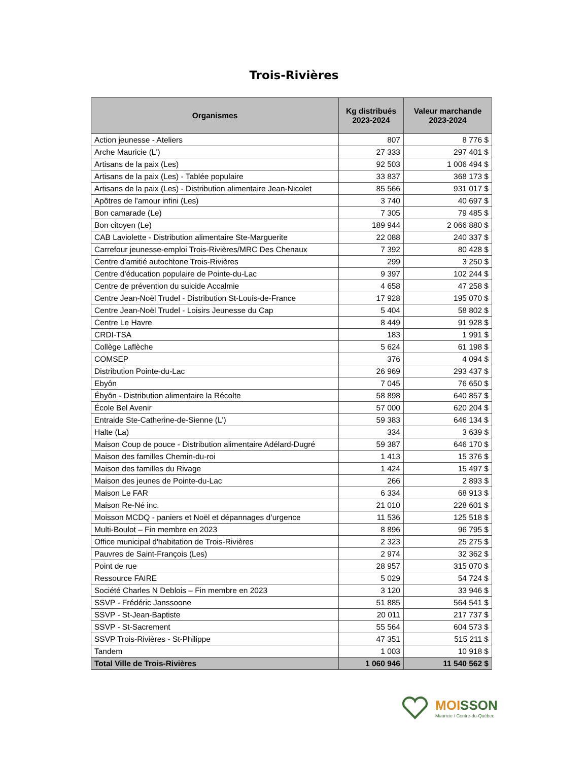Trois-Rivières
| Organismes | Kg distribués 2023-2024 | Valeur marchande 2023-2024 |
| --- | --- | --- |
| Action jeunesse - Ateliers | 807 | 8 776 $ |
| Arche Mauricie (L') | 27 333 | 297 401 $ |
| Artisans de la paix (Les) | 92 503 | 1 006 494 $ |
| Artisans de la paix (Les) - Tablée populaire | 33 837 | 368 173 $ |
| Artisans de la paix (Les) - Distribution alimentaire Jean-Nicolet | 85 566 | 931 017 $ |
| Apôtres de l'amour infini (Les) | 3 740 | 40 697 $ |
| Bon camarade (Le) | 7 305 | 79 485 $ |
| Bon citoyen (Le) | 189 944 | 2 066 880 $ |
| CAB Laviolette - Distribution alimentaire Ste-Marguerite | 22 088 | 240 337 $ |
| Carrefour jeunesse-emploi Trois-Rivières/MRC Des Chenaux | 7 392 | 80 428 $ |
| Centre d'amitié autochtone Trois-Rivières | 299 | 3 250 $ |
| Centre d'éducation populaire de Pointe-du-Lac | 9 397 | 102 244 $ |
| Centre de prévention du suicide Accalmie | 4 658 | 47 258 $ |
| Centre Jean-Noël Trudel - Distribution St-Louis-de-France | 17 928 | 195 070 $ |
| Centre Jean-Noël Trudel - Loisirs Jeunesse du Cap | 5 404 | 58 802 $ |
| Centre Le Havre | 8 449 | 91 928 $ |
| CRDI-TSA | 183 | 1 991 $ |
| Collège Laflèche | 5 624 | 61 198 $ |
| COMSEP | 376 | 4 094 $ |
| Distribution Pointe-du-Lac | 26 969 | 293 437 $ |
| Ebyôn | 7 045 | 76 650 $ |
| Ébyôn - Distribution alimentaire la Récolte | 58 898 | 640 857 $ |
| École Bel Avenir | 57 000 | 620 204 $ |
| Entraide Ste-Catherine-de-Sienne (L') | 59 383 | 646 134 $ |
| Halte (La) | 334 | 3 639 $ |
| Maison Coup de pouce - Distribution alimentaire Adélard-Dugré | 59 387 | 646 170 $ |
| Maison des familles Chemin-du-roi | 1 413 | 15 376 $ |
| Maison des familles du Rivage | 1 424 | 15 497 $ |
| Maison des jeunes de Pointe-du-Lac | 266 | 2 893 $ |
| Maison Le FAR | 6 334 | 68 913 $ |
| Maison Re-Né inc. | 21 010 | 228 601 $ |
| Moisson MCDQ - paniers et Noël et dépannages d’urgence | 11 536 | 125 518 $ |
| Multi-Boulot – Fin membre en 2023 | 8 896 | 96 795 $ |
| Office municipal d'habitation de Trois-Rivières | 2 323 | 25 275 $ |
| Pauvres de Saint-François (Les) | 2 974 | 32 362 $ |
| Point de rue | 28 957 | 315 070 $ |
| Ressource FAIRE | 5 029 | 54 724 $ |
| Société Charles N Deblois – Fin membre en 2023 | 3 120 | 33 946 $ |
| SSVP - Frédéric Janssoone | 51 885 | 564 541 $ |
| SSVP - St-Jean-Baptiste | 20 011 | 217 737 $ |
| SSVP - St-Sacrement | 55 564 | 604 573 $ |
| SSVP Trois-Rivières - St-Philippe | 47 351 | 515 211 $ |
| Tandem | 1 003 | 10 918 $ |
| Total Ville de Trois-Rivières | 1 060 946 | 11 540 562 $ |
MOISSON
Mauricie / Centre-du-Québec